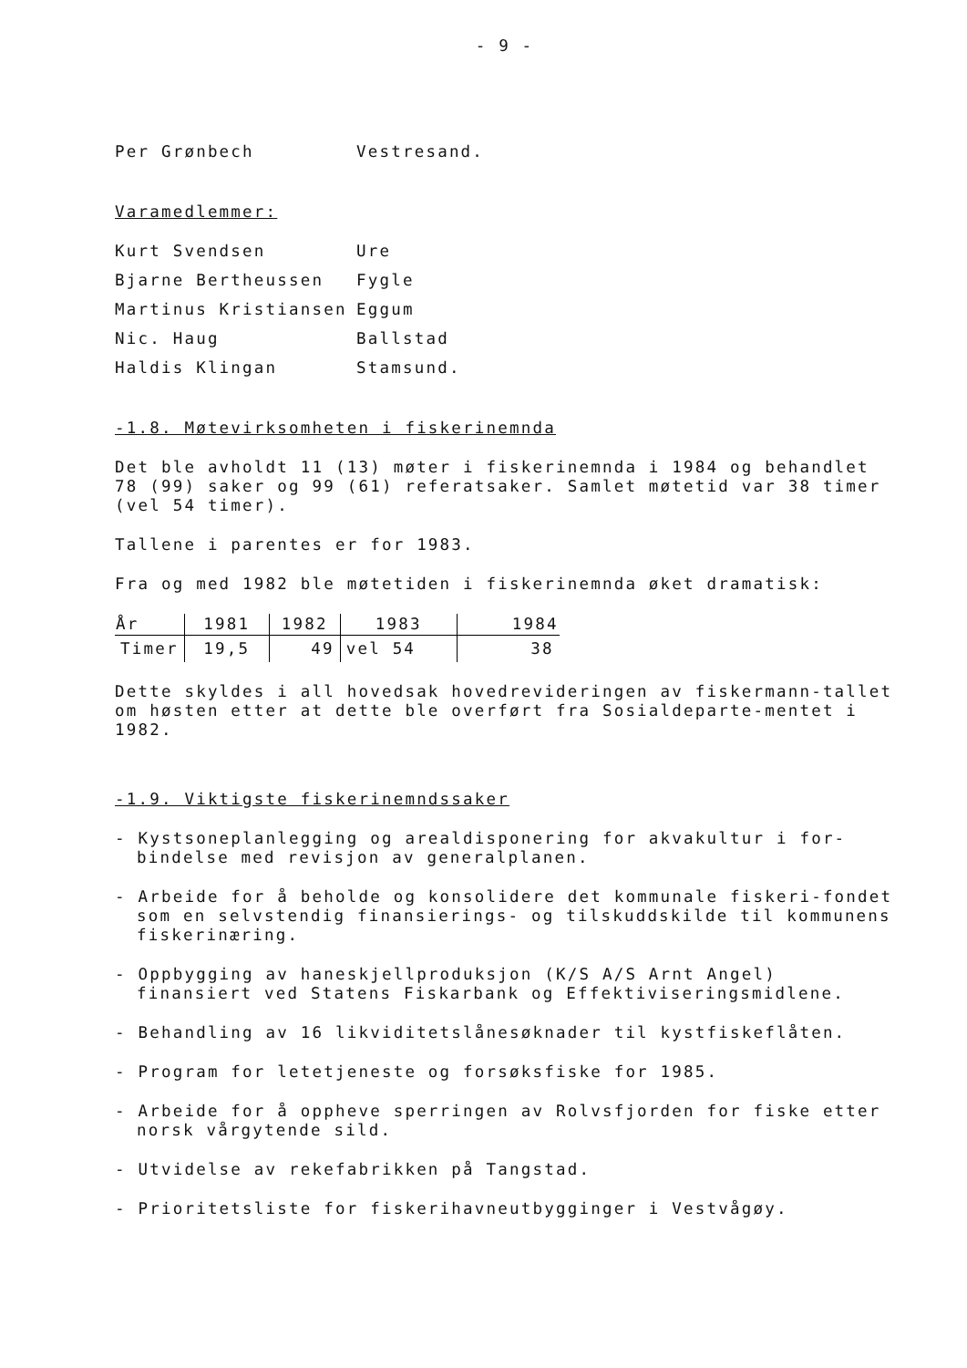- 9 -
Per Grønbech Vestresand.
Varamedlemmer:
Kurt Svendsen Ure
Bjarne Bertheussen Fygle
Martinus Kristiansen Eggum
Nic. Haug Ballstad
Haldis Klingan Stamsund.
-1.8. Møtevirksomheten i fiskerinemnda
Det ble avholdt 11 (13) møter i fiskerinemnda i 1984 og behandlet 78 (99) saker og 99 (61) referatsaker. Samlet møtetid var 38 timer (vel 54 timer).
Tallene i parentes er for 1983.
Fra og med 1982 ble møtetiden i fiskerinemnda øket dramatisk:
| År | 1981 | 1982 | 1983 | 1984 |
| --- | --- | --- | --- | --- |
| Timer | 19,5 | 49 | vel 54 | 38 |
Dette skyldes i all hovedsak hovedrevideringen av fiskermann-tallet om høsten etter at dette ble overført fra Sosialdeparte-mentet i 1982.
-1.9. Viktigste fiskerinemndssaker
- Kystsoneplanlegging og arealdisponering for akvakultur i for-bindelse med revisjon av generalplanen.
- Arbeide for å beholde og konsolidere det kommunale fiskeri-fondet som en selvstendig finansierings- og tilskuddskilde til kommunens fiskerinæring.
- Oppbygging av haneskjellproduksjon (K/S A/S Arnt Angel) finansiert ved Statens Fiskarbank og Effektiviseringsmidlene.
- Behandling av 16 likviditetslånesøknader til kystfiskeflåten.
- Program for letetjeneste og forsøksfiske for 1985.
- Arbeide for å oppheve sperringen av Rolvsfjorden for fiske etter norsk vårgytende sild.
- Utvidelse av rekefabrikken på Tangstad.
- Prioritetsliste for fiskerihavneutbygginger i Vestvågøy.